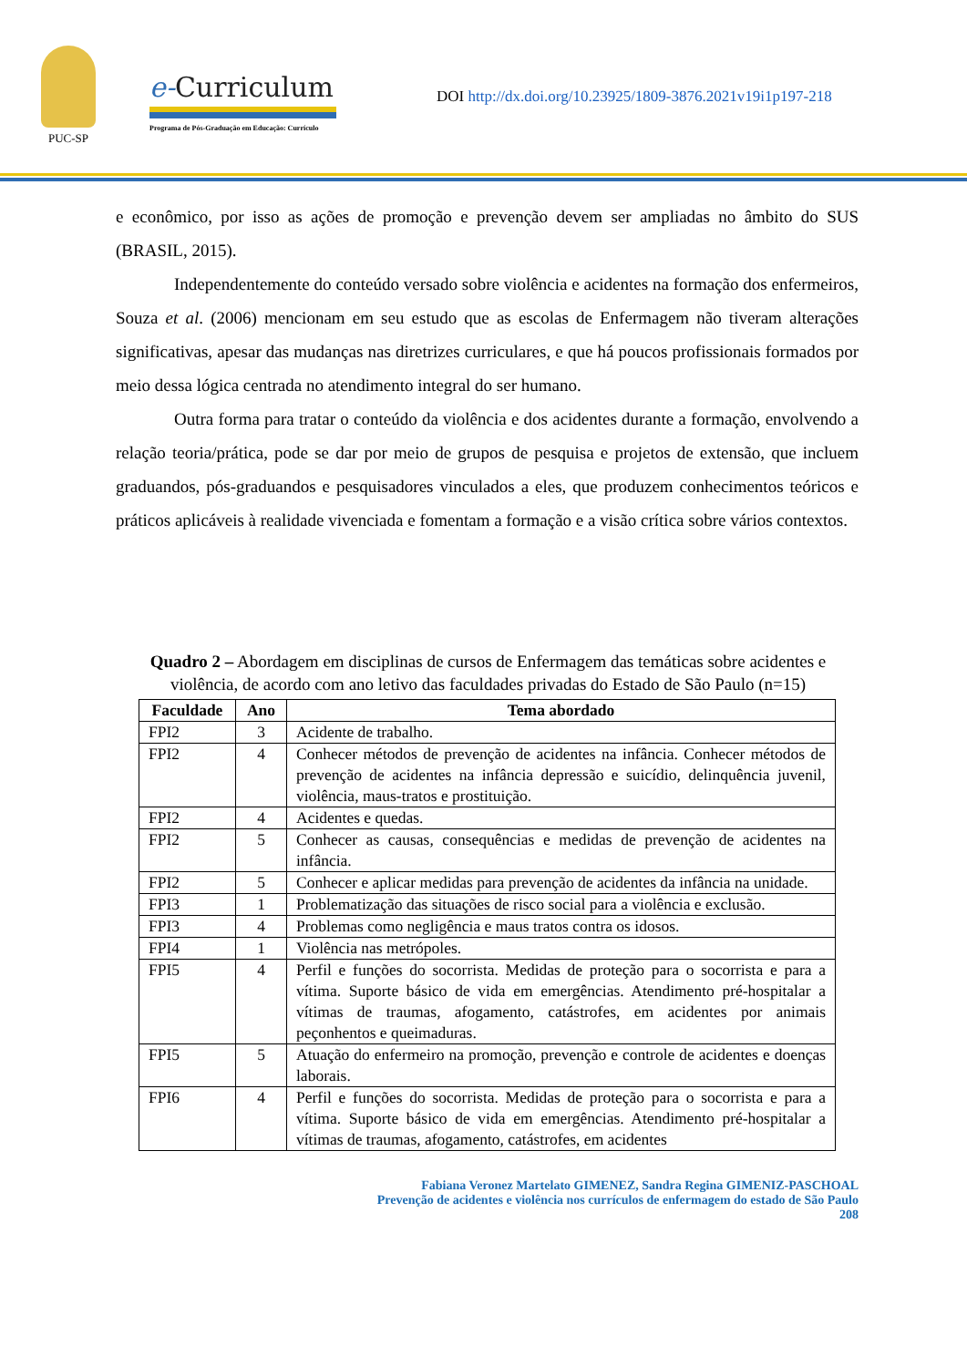PUC-SP
e-Curriculum
Programa de Pós-Graduação em Educação: Currículo
DOI http://dx.doi.org/10.23925/1809-3876.2021v19i1p197-218
e econômico, por isso as ações de promoção e prevenção devem ser ampliadas no âmbito do SUS (BRASIL, 2015).
Independentemente do conteúdo versado sobre violência e acidentes na formação dos enfermeiros, Souza et al. (2006) mencionam em seu estudo que as escolas de Enfermagem não tiveram alterações significativas, apesar das mudanças nas diretrizes curriculares, e que há poucos profissionais formados por meio dessa lógica centrada no atendimento integral do ser humano.
Outra forma para tratar o conteúdo da violência e dos acidentes durante a formação, envolvendo a relação teoria/prática, pode se dar por meio de grupos de pesquisa e projetos de extensão, que incluem graduandos, pós-graduandos e pesquisadores vinculados a eles, que produzem conhecimentos teóricos e práticos aplicáveis à realidade vivenciada e fomentam a formação e a visão crítica sobre vários contextos.
Quadro 2 – Abordagem em disciplinas de cursos de Enfermagem das temáticas sobre acidentes e violência, de acordo com ano letivo das faculdades privadas do Estado de São Paulo (n=15)
| Faculdade | Ano | Tema abordado |
| --- | --- | --- |
| FPI2 | 3 | Acidente de trabalho. |
| FPI2 | 4 | Conhecer métodos de prevenção de acidentes na infância. Conhecer métodos de prevenção de acidentes na infância depressão e suicídio, delinquência juvenil, violência, maus-tratos e prostituição. |
| FPI2 | 4 | Acidentes e quedas. |
| FPI2 | 5 | Conhecer as causas, consequências e medidas de prevenção de acidentes na infância. |
| FPI2 | 5 | Conhecer e aplicar medidas para prevenção de acidentes da infância na unidade. |
| FPI3 | 1 | Problematização das situações de risco social para a violência e exclusão. |
| FPI3 | 4 | Problemas como negligência e maus tratos contra os idosos. |
| FPI4 | 1 | Violência nas metrópoles. |
| FPI5 | 4 | Perfil e funções do socorrista. Medidas de proteção para o socorrista e para a vítima. Suporte básico de vida em emergências. Atendimento pré-hospitalar a vítimas de traumas, afogamento, catástrofes, em acidentes por animais peçonhentos e queimaduras. |
| FPI5 | 5 | Atuação do enfermeiro na promoção, prevenção e controle de acidentes e doenças laborais. |
| FPI6 | 4 | Perfil e funções do socorrista. Medidas de proteção para o socorrista e para a vítima. Suporte básico de vida em emergências. Atendimento pré-hospitalar a vítimas de traumas, afogamento, catástrofes, em acidentes |
Fabiana Veronez Martelato GIMENEZ, Sandra Regina GIMENIZ-PASCHOAL
Prevenção de acidentes e violência nos currículos de enfermagem do estado de São Paulo
208